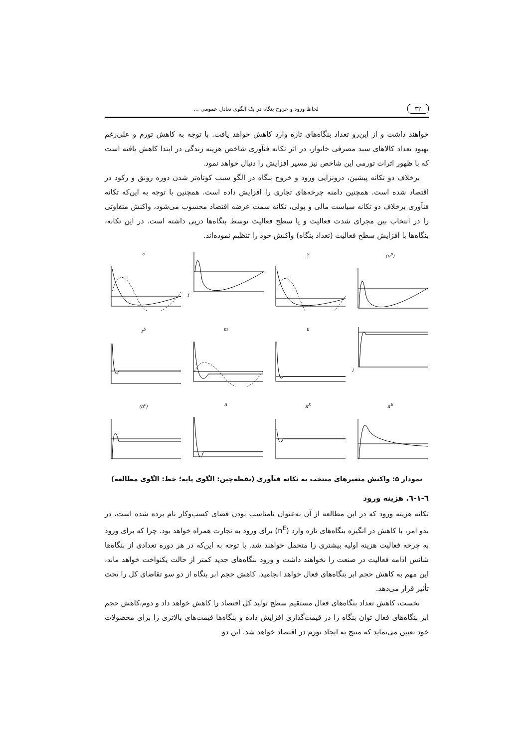۳۲ لحاظ ورود و خروج بنگاه در یک الگوی تعادل عمومی ...
خواهند داشت و از این‌رو تعداد بنگاه‌های تازه وارد کاهش خواهد یافت. با توجه به کاهش تورم و علی‌رغم بهبود تعداد کالاهای سبد مصرفی خانوار، در اثر تکانه فنآوری شاخص هزینه زندگی در ابتدا کاهش یافته است که با ظهور اثرات تورمی این شاخص نیز مسیر افزایش را دنبال خواهد نمود.
برخلاف دو تکانه پیشین، درونزایی ورود و خروج بنگاه در الگو سبب کوتاه‌تر شدن دوره رونق و رکود در اقتصاد شده است. همچنین دامنه چرخه‌های تجاری را افزایش داده است. همچنین با توجه به این‌که تکانه فنآوری برخلاف دو تکانه سیاست مالی و پولی، تکانه سمت عرضه اقتصاد محسوب می‌شود، واکنش متفاوتی را در انتخاب بین مجرای شدت فعالیت و یا سطح فعالیت توسط بنگاه‌ها درپی داشته است. در این تکانه، بنگاه‌ها با افزایش سطح فعالیت (تعداد بنگاه) واکنش خود را تنظیم نموده‌اند.
c
i
y
(π<sup>p</sup>)
r<sup>b</sup>
m
u
l
(π<sup>c</sup>)
n
n<sup>X</sup>
n<sup>E</sup>
نمودار ۵: واکنش متغیرهای منتخب به تکانه فنآوری (نقطه‌چین: الگوی پایه؛ خط: الگوی مطالعه)
٦-١-٦. هزینه ورود
تکانه هزینه ورود که در این مطالعه از آن به‌عنوان نامناسب بودن فضای کسب‌وکار نام برده شده است، در بدو امر، با کاهش در انگیزه بنگاه‌های تازه وارد (n<sup>E</sup>) برای ورود به تجارت همراه خواهد بود. چرا که برای ورود به چرخه فعالیت هزینه اولیه بیشتری را متحمل خواهند شد. با توجه به این‌که در هر دوره تعدادی از بنگاه‌ها شانس ادامه فعالیت در صنعت را نخواهند داشت و ورود بنگاه‌های جدید کمتر از حالت یکنواخت خواهد ماند، این مهم به کاهش حجم ابر بنگاه‌های فعال خواهد انجامید. کاهش حجم ابر بنگاه از دو سو تقاضای کل را تحت تأثیر قرار می‌دهد.
نخست، کاهش تعداد بنگاه‌های فعال مستقیم سطح تولید کل اقتصاد را کاهش خواهد داد و دوم،کاهش حجم ابر بنگاه‌های فعال توان بنگاه را در قیمت‌گذاری افزایش داده و بنگاه‌ها قیمت‌های بالاتری را برای محصولات خود تعیین می‌نماید که منتج به ایجاد تورم در اقتصاد خواهد شد. این دو